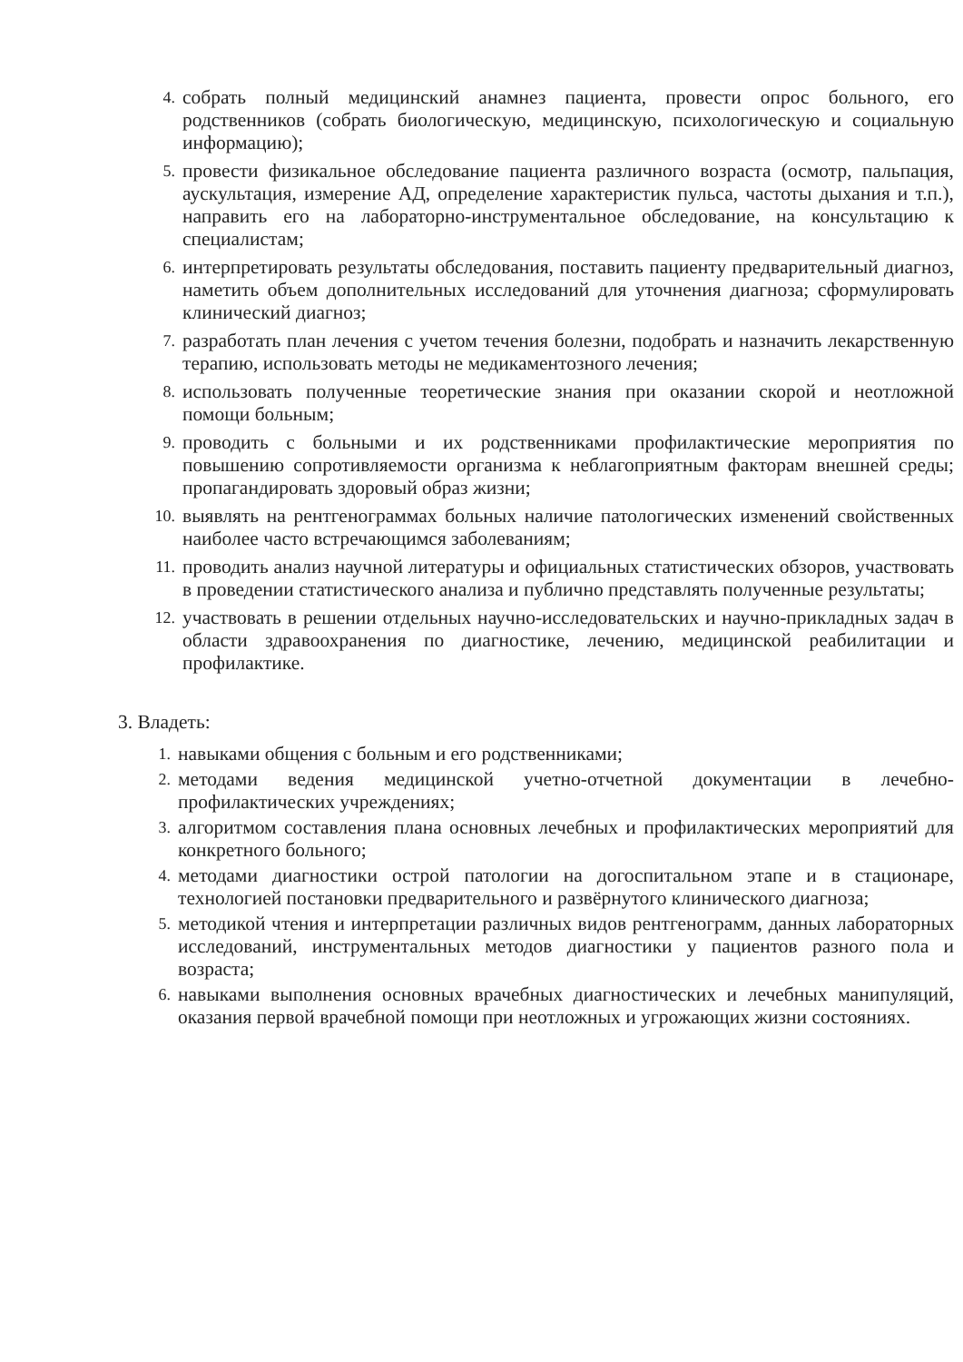4. собрать полный медицинский анамнез пациента, провести опрос больного, его родственников (собрать биологическую, медицинскую, психологическую и социальную информацию);
5. провести физикальное обследование пациента различного возраста (осмотр, пальпация, аускультация, измерение АД, определение характеристик пульса, частоты дыхания и т.п.), направить его на лабораторно-инструментальное обследование, на консультацию к специалистам;
6. интерпретировать результаты обследования, поставить пациенту предварительный диагноз, наметить объем дополнительных исследований для уточнения диагноза; сформулировать клинический диагноз;
7. разработать план лечения с учетом течения болезни, подобрать и назначить лекарственную терапию, использовать методы не медикаментозного лечения;
8. использовать полученные теоретические знания при оказании скорой и неотложной помощи больным;
9. проводить с больными и их родственниками профилактические мероприятия по повышению сопротивляемости организма к неблагоприятным факторам внешней среды; пропагандировать здоровый образ жизни;
10. выявлять на рентгенограммах больных наличие патологических изменений свойственных наиболее часто встречающимся заболеваниям;
11. проводить анализ научной литературы и официальных статистических обзоров, участвовать в проведении статистического анализа и публично представлять полученные результаты;
12. участвовать в решении отдельных научно-исследовательских и научно-прикладных задач в области здравоохранения по диагностике, лечению, медицинской реабилитации и профилактике.
3. Владеть:
1. навыками общения с больным и его родственниками;
2. методами ведения медицинской учетно-отчетной документации в лечебно-профилактических учреждениях;
3. алгоритмом составления плана основных лечебных и профилактических мероприятий для конкретного больного;
4. методами диагностики острой патологии на догоспитальном этапе и в стационаре, технологией постановки предварительного и развёрнутого клинического диагноза;
5. методикой чтения и интерпретации различных видов рентгенограмм, данных лабораторных исследований, инструментальных методов диагностики у пациентов разного пола и возраста;
6. навыками выполнения основных врачебных диагностических и лечебных манипуляций, оказания первой врачебной помощи при неотложных и угрожающих жизни состояниях.